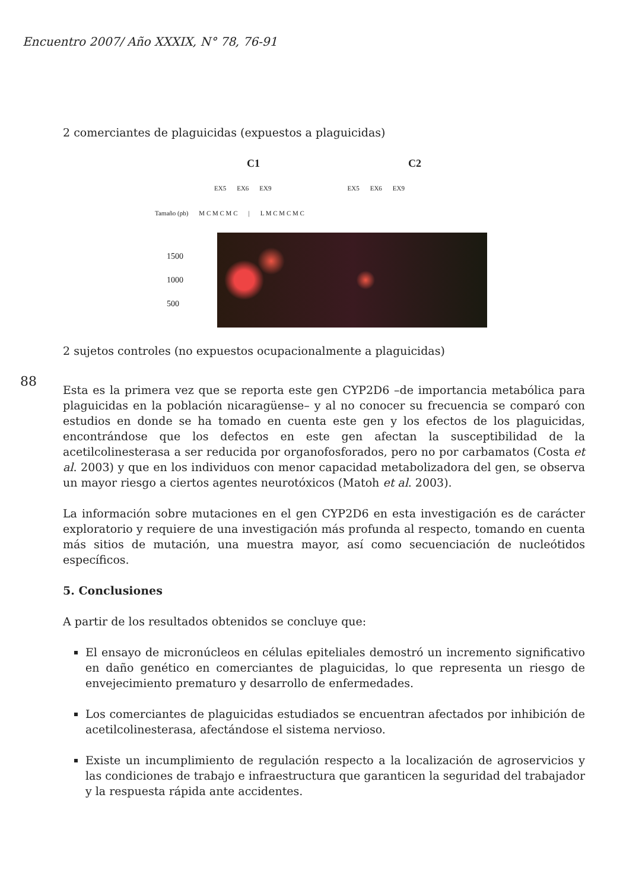Encuentro 2007/ Año XXXIX, N° 78, 76-91
2 comerciantes de plaguicidas (expuestos a plaguicidas)
C1 C2
EX5 EX6 EX9 EX5 EX6 EX9
Tamaño (pb) M C M C M C | L M C M C M C
1500
1000
500
2 sujetos controles (no expuestos ocupacionalmente a plaguicidas)
88
Esta es la primera vez que se reporta este gen CYP2D6 –de importancia metabólica para plaguicidas en la población nicaragüense– y al no conocer su frecuencia se comparó con estudios en donde se ha tomado en cuenta este gen y los efectos de los plaguicidas, encontrándose que los defectos en este gen afectan la susceptibilidad de la acetilcolinesterasa a ser reducida por organofosforados, pero no por carbamatos (Costa et al. 2003) y que en los individuos con menor capacidad metabolizadora del gen, se observa un mayor riesgo a ciertos agentes neurotóxicos (Matoh et al. 2003).
La información sobre mutaciones en el gen CYP2D6 en esta investigación es de carácter exploratorio y requiere de una investigación más profunda al respecto, tomando en cuenta más sitios de mutación, una muestra mayor, así como secuenciación de nucleótidos específicos.
5. Conclusiones
A partir de los resultados obtenidos se concluye que:
El ensayo de micronúcleos en células epiteliales demostró un incremento significativo en daño genético en comerciantes de plaguicidas, lo que representa un riesgo de envejecimiento prematuro y desarrollo de enfermedades.
Los comerciantes de plaguicidas estudiados se encuentran afectados por inhibición de acetilcolinesterasa, afectándose el sistema nervioso.
Existe un incumplimiento de regulación respecto a la localización de agroservicios y las condiciones de trabajo e infraestructura que garanticen la seguridad del trabajador y la respuesta rápida ante accidentes.